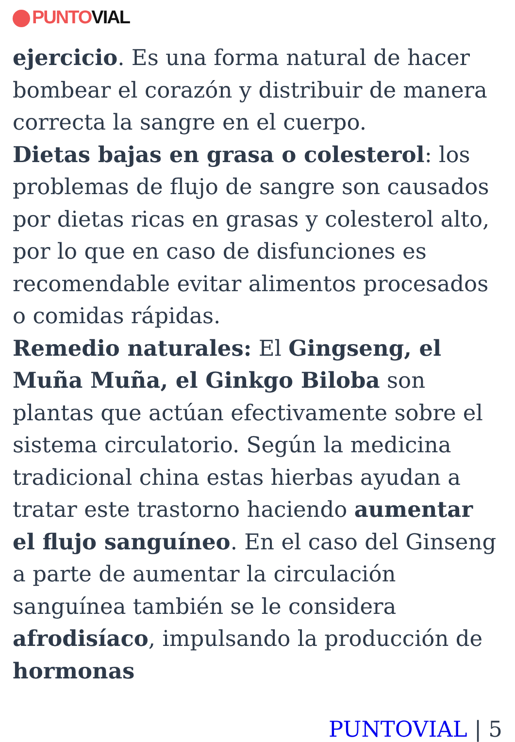PUNTO VIAL
ejercicio. Es una forma natural de hacer bombear el corazón y distribuir de manera correcta la sangre en el cuerpo.
Dietas bajas en grasa o colesterol: los problemas de flujo de sangre son causados por dietas ricas en grasas y colesterol alto, por lo que en caso de disfunciones es recomendable evitar alimentos procesados o comidas rápidas.
Remedio naturales: El Gingseng, el Muña Muña, el Ginkgo Biloba son plantas que actúan efectivamente sobre el sistema circulatorio. Según la medicina tradicional china estas hierbas ayudan a tratar este trastorno haciendo aumentar el flujo sanguíneo. En el caso del Ginseng a parte de aumentar la circulación sanguínea también se le considera afrodisíaco, impulsando la producción de hormonas
PUNTOVIAL | 5